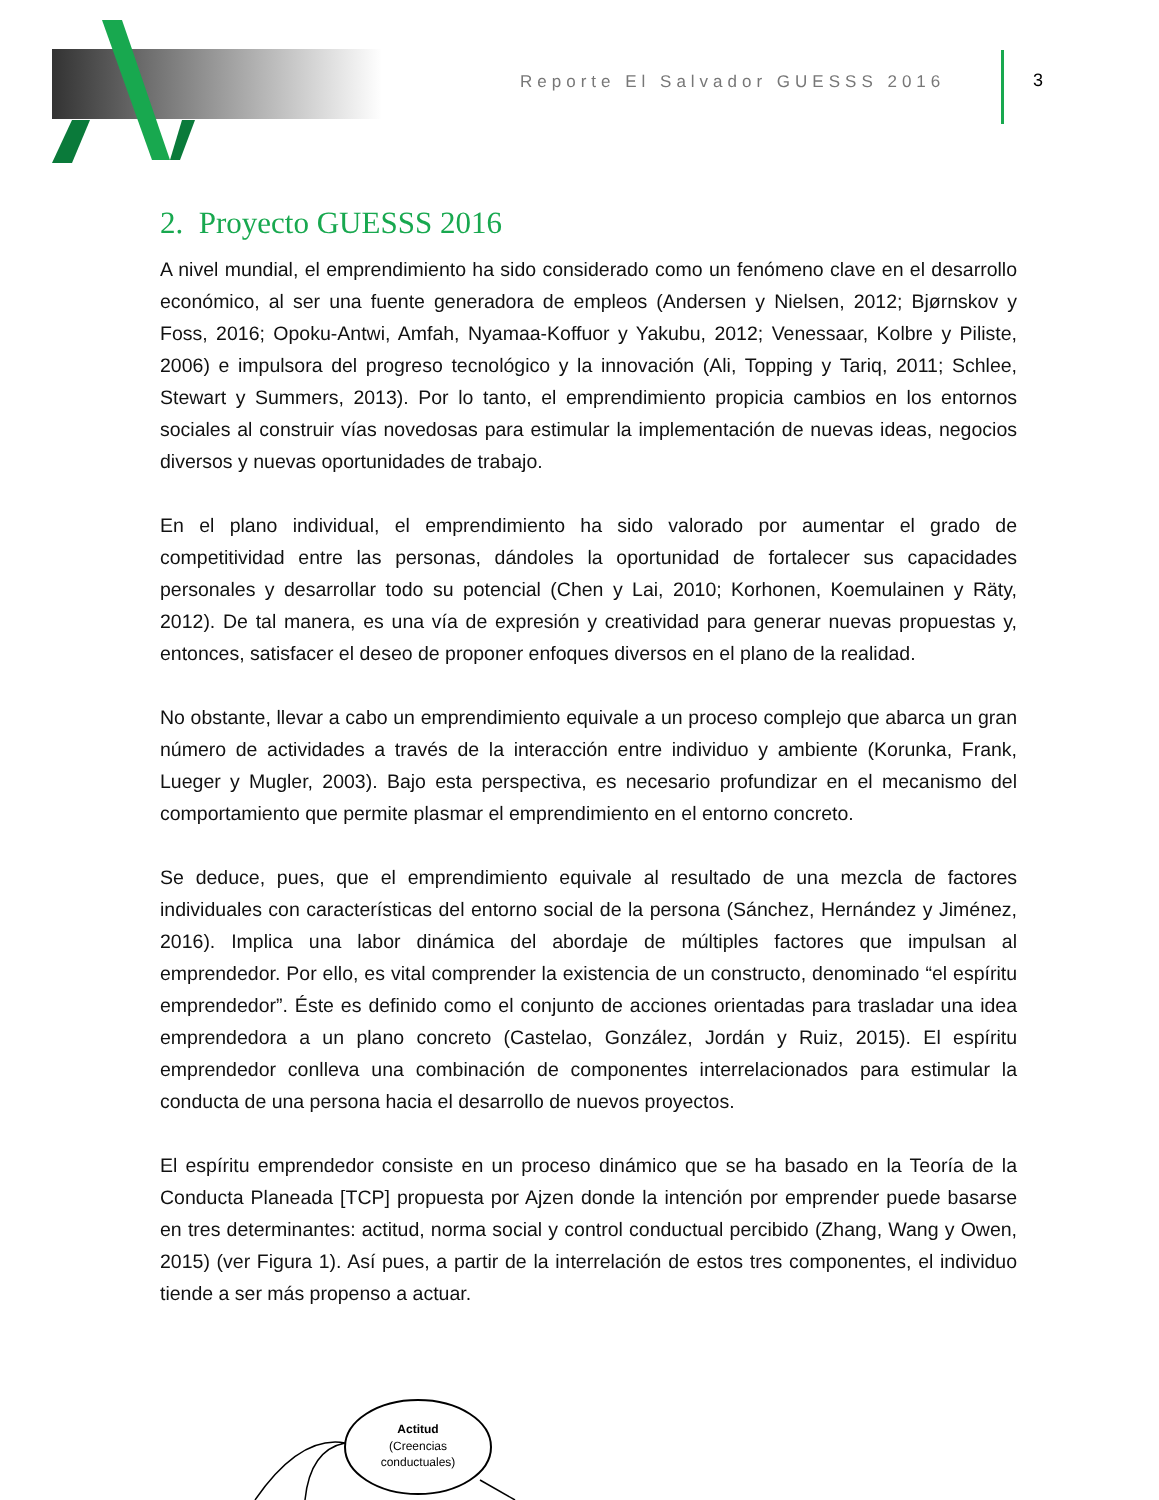Reporte El Salvador GUESSS 2016
3
2. Proyecto GUESSS 2016
A nivel mundial, el emprendimiento ha sido considerado como un fenómeno clave en el desarrollo económico, al ser una fuente generadora de empleos (Andersen y Nielsen, 2012; Bjørnskov y Foss, 2016; Opoku-Antwi, Amfah, Nyamaa-Koffuor y Yakubu, 2012; Venessaar, Kolbre y Piliste, 2006) e impulsora del progreso tecnológico y la innovación (Ali, Topping y Tariq, 2011; Schlee, Stewart y Summers, 2013). Por lo tanto, el emprendimiento propicia cambios en los entornos sociales al construir vías novedosas para estimular la implementación de nuevas ideas, negocios diversos y nuevas oportunidades de trabajo.
En el plano individual, el emprendimiento ha sido valorado por aumentar el grado de competitividad entre las personas, dándoles la oportunidad de fortalecer sus capacidades personales y desarrollar todo su potencial (Chen y Lai, 2010; Korhonen, Koemulainen y Räty, 2012). De tal manera, es una vía de expresión y creatividad para generar nuevas propuestas y, entonces, satisfacer el deseo de proponer enfoques diversos en el plano de la realidad.
No obstante, llevar a cabo un emprendimiento equivale a un proceso complejo que abarca un gran número de actividades a través de la interacción entre individuo y ambiente (Korunka, Frank, Lueger y Mugler, 2003). Bajo esta perspectiva, es necesario profundizar en el mecanismo del comportamiento que permite plasmar el emprendimiento en el entorno concreto.
Se deduce, pues, que el emprendimiento equivale al resultado de una mezcla de factores individuales con características del entorno social de la persona (Sánchez, Hernández y Jiménez, 2016). Implica una labor dinámica del abordaje de múltiples factores que impulsan al emprendedor. Por ello, es vital comprender la existencia de un constructo, denominado “el espíritu emprendedor”. Éste es definido como el conjunto de acciones orientadas para trasladar una idea emprendedora a un plano concreto (Castelao, González, Jordán y Ruiz, 2015). El espíritu emprendedor conlleva una combinación de componentes interrelacionados para estimular la conducta de una persona hacia el desarrollo de nuevos proyectos.
El espíritu emprendedor consiste en un proceso dinámico que se ha basado en la Teoría de la Conducta Planeada [TCP] propuesta por Ajzen donde la intención por emprender puede basarse en tres determinantes: actitud, norma social y control conductual percibido (Zhang, Wang y Owen, 2015) (ver Figura 1). Así pues, a partir de la interrelación de estos tres componentes, el individuo tiende a ser más propenso a actuar.
Actitud
(Creencias
conductuales)